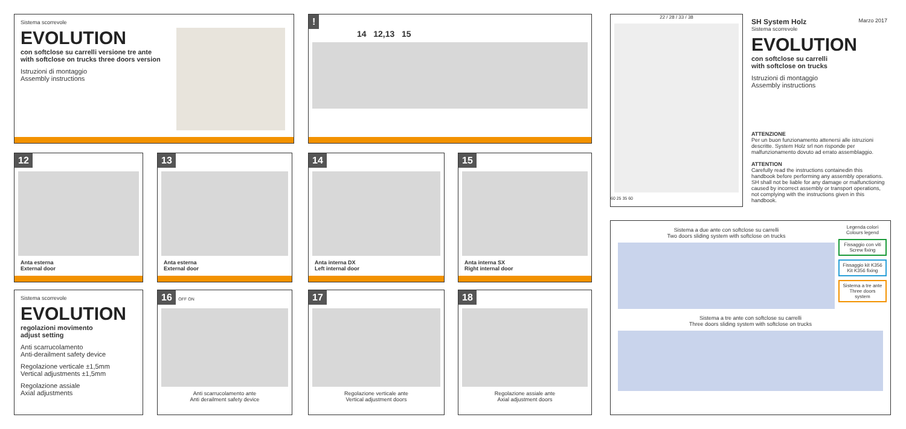Sistema scorrevole
EVOLUTION
con softclose su carrelli versione tre ante
with softclose on trucks three doors version
Istruzioni di montaggio
Assembly instructions
!
14 12,13 15
12
Anta esterna
External door
13
Anta esterna
External door
14
Anta interna DX
Left internal door
15
Anta interna SX
Right internal door
Sistema scorrevole
EVOLUTION
regolazioni movimento
adjust setting
Anti scarrucolamento
Anti-derailment safety device
Regolazione verticale ±1,5mm
Vertical adjustments ±1,5mm
Regolazione assiale
Axial adjustments
16 OFF ON
Anti scarrucolamento ante
Anti derailment safety device
17
Regolazione verticale ante
Vertical adjustment doors
18
Regolazione assiale ante
Axial adjustment doors
22 / 28 / 33 / 38
60 25 35 60
SH System Holz Marzo 2017
Sistema scorrevole
EVOLUTION
con softclose su carrelli
with softclose on trucks
Istruzioni di montaggio
Assembly instructions
ATTENZIONE
Per un buon funzionamento attenersi alle istruzioni descritte. System Holz srl non risponde per malfunzionamento dovuto ad errato assemblaggio.
ATTENTION
Carefully read the instructions containedin this handbook before performing any assembly operations. SH shall not be liable for any damage or malfunctioning caused by incorrect assembly or transport operations, not complying with the instructions given in this handbook.
Sistema a due ante con softclose su carrelli
Two doors sliding system with softclose on trucks
Legenda colori
Colours legend
Fissaggio con viti
Screw fixing
Fissaggio kit K356
Kit K356 fixing
Sistema a tre ante
Three doors system
Sistema a tre ante con softclose su carrelli
Three doors sliding system with softclose on trucks